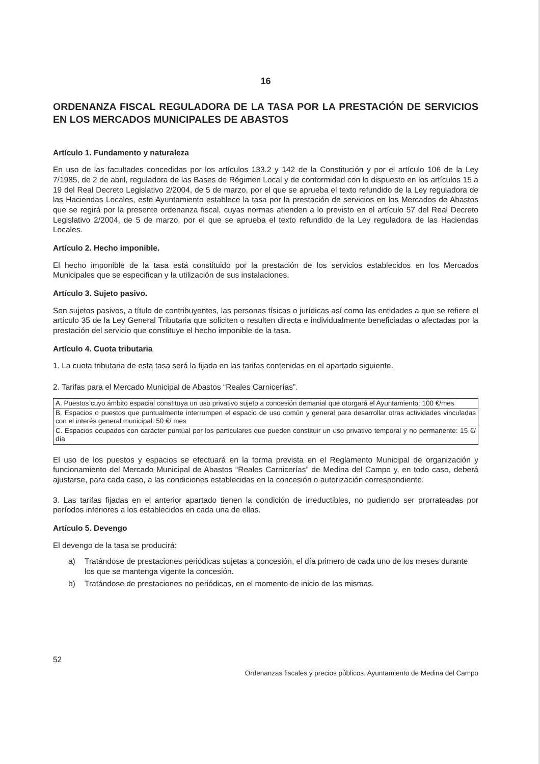16
ORDENANZA FISCAL REGULADORA DE LA TASA POR LA PRESTACIÓN DE SERVICIOS EN LOS MERCADOS MUNICIPALES DE ABASTOS
Artículo 1. Fundamento y naturaleza
En uso de las facultades concedidas por los artículos 133.2 y 142 de la Constitución y por el artículo 106 de la Ley 7/1985, de 2 de abril, reguladora de las Bases de Régimen Local y de conformidad con lo dispuesto en los artículos 15 a 19 del Real Decreto Legislativo 2/2004, de 5 de marzo, por el que se aprueba el texto refundido de la Ley reguladora de las Haciendas Locales, este Ayuntamiento establece la tasa por la prestación de servicios en los Mercados de Abastos que se regirá por la presente ordenanza fiscal, cuyas normas atienden a lo previsto en el artículo 57 del Real Decreto Legislativo 2/2004, de 5 de marzo, por el que se aprueba el texto refundido de la Ley reguladora de las Haciendas Locales.
Artículo 2. Hecho imponible.
El hecho imponible de la tasa está constituido por la prestación de los servicios establecidos en los Mercados Municipales que se especifican y la utilización de sus instalaciones.
Artículo 3. Sujeto pasivo.
Son sujetos pasivos, a título de contribuyentes, las personas físicas o jurídicas así como las entidades a que se refiere el artículo 35 de la Ley General Tributaria que soliciten o resulten directa e individualmente beneficiadas o afectadas por la prestación del servicio que constituye el hecho imponible de la tasa.
Artículo 4. Cuota tributaria
1. La cuota tributaria de esta tasa será la fijada en las tarifas contenidas en el apartado siguiente.
2. Tarifas para el Mercado Municipal de Abastos “Reales Carnicerías”.
| A. Puestos cuyo ámbito espacial constituya un uso privativo sujeto a concesión demanial que otorgará el Ayuntamiento: 100 €/mes |
| B. Espacios o puestos que puntualmente interrumpen el espacio de uso común y general para desarrollar otras actividades vinculadas con el interés general municipal: 50 €/ mes |
| C. Espacios ocupados con carácter puntual por los particulares que pueden constituir un uso privativo temporal y no permanente: 15 €/ día |
El uso de los puestos y espacios se efectuará en la forma prevista en el Reglamento Municipal de organización y funcionamiento del Mercado Municipal de Abastos “Reales Carnicerías” de Medina del Campo y, en todo caso, deberá ajustarse, para cada caso, a las condiciones establecidas en la concesión o autorización correspondiente.
3. Las tarifas fijadas en el anterior apartado tienen la condición de irreductibles, no pudiendo ser prorrateadas por períodos inferiores a los establecidos en cada una de ellas.
Artículo 5. Devengo
El devengo de la tasa se producirá:
a) Tratándose de prestaciones periódicas sujetas a concesión, el día primero de cada uno de los meses durante los que se mantenga vigente la concesión.
b) Tratándose de prestaciones no periódicas, en el momento de inicio de las mismas.
52
Ordenanzas fiscales y precios públicos. Ayuntamiento de Medina del Campo